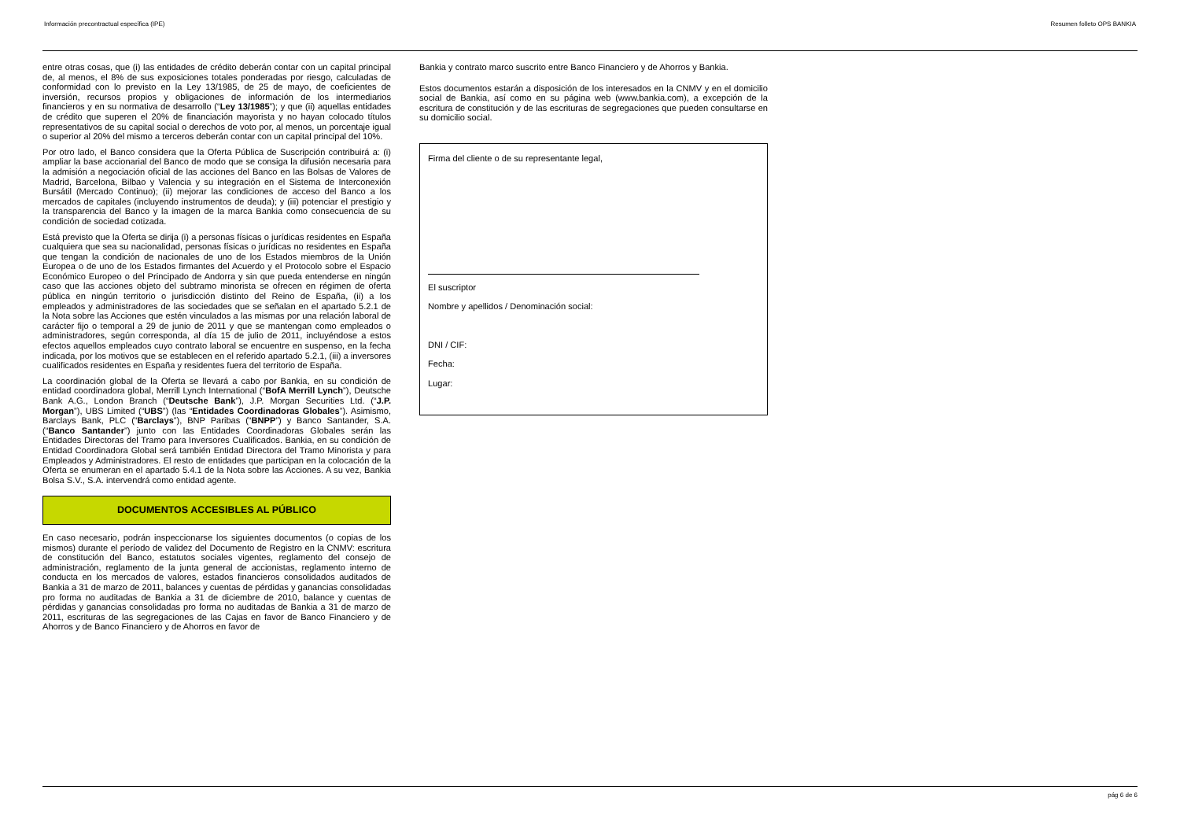Información precontractual específica (IPE) Resumen folleto OPS BANKIA
entre otras cosas, que (i) las entidades de crédito deberán contar con un capital principal de, al menos, el 8% de sus exposiciones totales ponderadas por riesgo, calculadas de conformidad con lo previsto en la Ley 13/1985, de 25 de mayo, de coeficientes de inversión, recursos propios y obligaciones de información de los intermediarios financieros y en su normativa de desarrollo (“Ley 13/1985”); y que (ii) aquellas entidades de crédito que superen el 20% de financiación mayorista y no hayan colocado títulos representativos de su capital social o derechos de voto por, al menos, un porcentaje igual o superior al 20% del mismo a terceros deberán contar con un capital principal del 10%.
Por otro lado, el Banco considera que la Oferta Pública de Suscripción contribuirá a: (i) ampliar la base accionarial del Banco de modo que se consiga la difusión necesaria para la admisión a negociación oficial de las acciones del Banco en las Bolsas de Valores de Madrid, Barcelona, Bilbao y Valencia y su integración en el Sistema de Interconexión Bursátil (Mercado Continuo); (ii) mejorar las condiciones de acceso del Banco a los mercados de capitales (incluyendo instrumentos de deuda); y (iii) potenciar el prestigio y la transparencia del Banco y la imagen de la marca Bankia como consecuencia de su condición de sociedad cotizada.
Está previsto que la Oferta se dirija (i) a personas físicas o jurídicas residentes en España cualquiera que sea su nacionalidad, personas físicas o jurídicas no residentes en España que tengan la condición de nacionales de uno de los Estados miembros de la Unión Europea o de uno de los Estados firmantes del Acuerdo y el Protocolo sobre el Espacio Económico Europeo o del Principado de Andorra y sin que pueda entenderse en ningún caso que las acciones objeto del subtramo minorista se ofrecen en régimen de oferta pública en ningún territorio o jurisdicción distinto del Reino de España, (ii) a los empleados y administradores de las sociedades que se señalan en el apartado 5.2.1 de la Nota sobre las Acciones que estén vinculados a las mismas por una relación laboral de carácter fijo o temporal a 29 de junio de 2011 y que se mantengan como empleados o administradores, según corresponda, al día 15 de julio de 2011, incluyéndose a estos efectos aquellos empleados cuyo contrato laboral se encuentre en suspenso, en la fecha indicada, por los motivos que se establecen en el referido apartado 5.2.1, (iii) a inversores cualificados residentes en España y residentes fuera del territorio de España.
La coordinación global de la Oferta se llevará a cabo por Bankia, en su condición de entidad coordinadora global, Merrill Lynch International (“BofA Merrill Lynch”), Deutsche Bank A.G., London Branch (“Deutsche Bank”), J.P. Morgan Securities Ltd. (“J.P. Morgan”), UBS Limited (“UBS”) (las “Entidades Coordinadoras Globales”). Asimismo, Barclays Bank, PLC (“Barclays”), BNP Paribas (“BNPP”) y Banco Santander, S.A. (“Banco Santander”) junto con las Entidades Coordinadoras Globales serán las Entidades Directoras del Tramo para Inversores Cualificados. Bankia, en su condición de Entidad Coordinadora Global será también Entidad Directora del Tramo Minorista y para Empleados y Administradores. El resto de entidades que participan en la colocación de la Oferta se enumeran en el apartado 5.4.1 de la Nota sobre las Acciones. A su vez, Bankia Bolsa S.V., S.A. intervendrá como entidad agente.
DOCUMENTOS ACCESIBLES AL PÚBLICO
En caso necesario, podrán inspeccionarse los siguientes documentos (o copias de los mismos) durante el período de validez del Documento de Registro en la CNMV: escritura de constitución del Banco, estatutos sociales vigentes, reglamento del consejo de administración, reglamento de la junta general de accionistas, reglamento interno de conducta en los mercados de valores, estados financieros consolidados auditados de Bankia a 31 de marzo de 2011, balances y cuentas de pérdidas y ganancias consolidadas pro forma no auditadas de Bankia a 31 de diciembre de 2010, balance y cuentas de pérdidas y ganancias consolidadas pro forma no auditadas de Bankia a 31 de marzo de 2011, escrituras de las segregaciones de las Cajas en favor de Banco Financiero y de Ahorros y de Banco Financiero y de Ahorros en favor de
Bankia y contrato marco suscrito entre Banco Financiero y de Ahorros y Bankia.
Estos documentos estarán a disposición de los interesados en la CNMV y en el domicilio social de Bankia, así como en su página web (www.bankia.com), a excepción de la escritura de constitución y de las escrituras de segregaciones que pueden consultarse en su domicilio social.
Firma del cliente o de su representante legal,
El suscriptor
Nombre y apellidos / Denominación social:
DNI / CIF:
Fecha:
Lugar:
pág 6 de 6